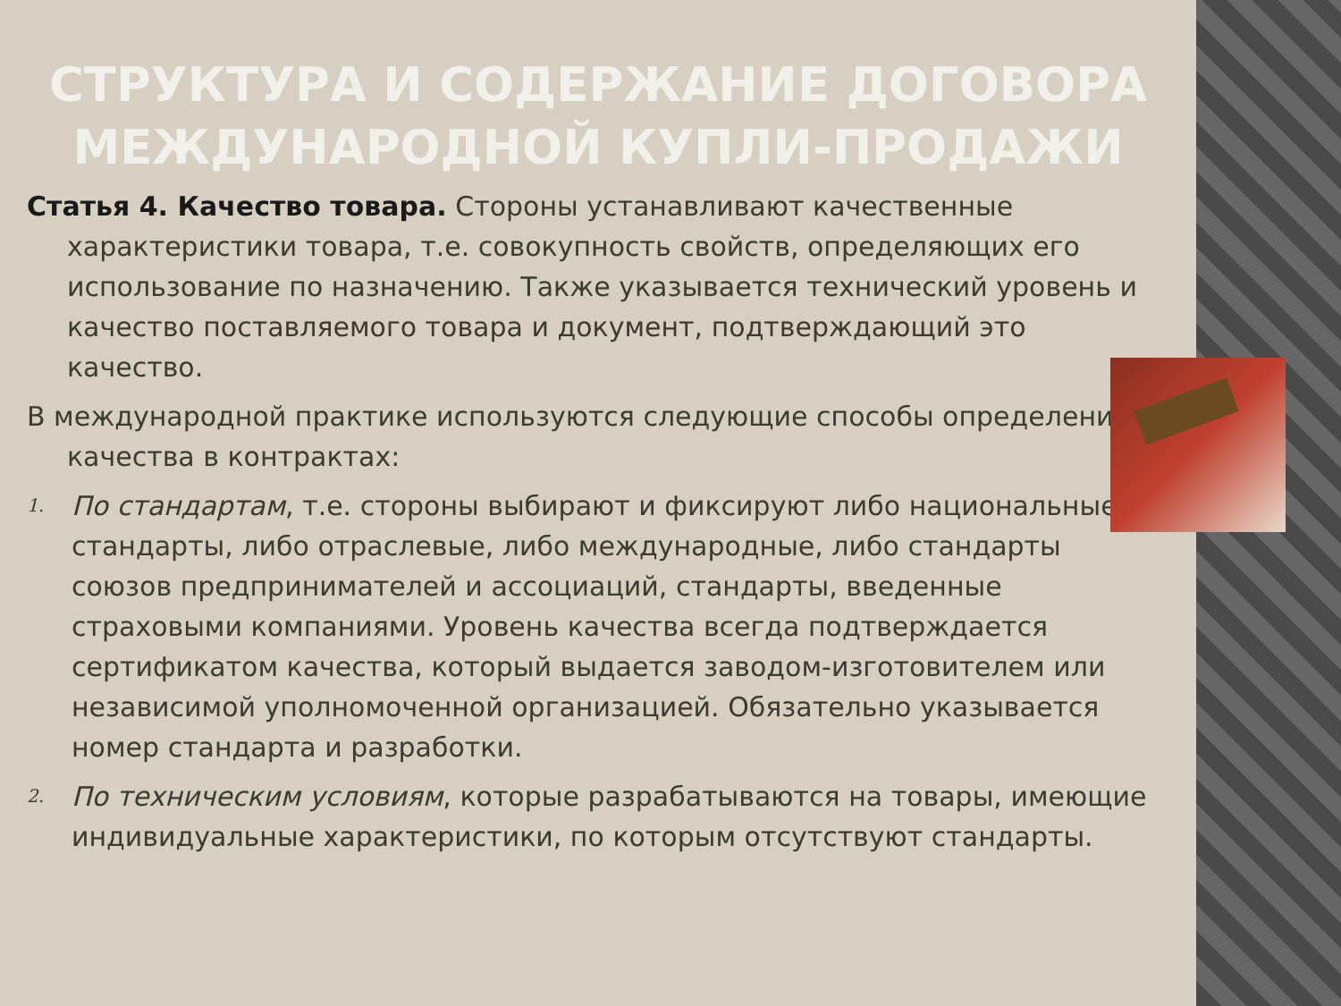СТРУКТУРА И СОДЕРЖАНИЕ ДОГОВОРА МЕЖДУНАРОДНОЙ КУПЛИ-ПРОДАЖИ
Статья 4. Качество товара. Стороны устанавливают качественные характеристики товара, т.е. совокупность свойств, определяющих его использование по назначению. Также указывается технический уровень и качество поставляемого товара и документ, подтверждающий это качество.
В международной практике используются следующие способы определения качества в контрактах:
1. По стандартам, т.е. стороны выбирают и фиксируют либо национальные стандарты, либо отраслевые, либо международные, либо стандарты союзов предпринимателей и ассоциаций, стандарты, введенные страховыми компаниями. Уровень качества всегда подтверждается сертификатом качества, который выдается заводом-изготовителем или независимой уполномоченной организацией. Обязательно указывается номер стандарта и разработки.
2. По техническим условиям, которые разрабатываются на товары, имеющие индивидуальные характеристики, по которым отсутствуют стандарты.